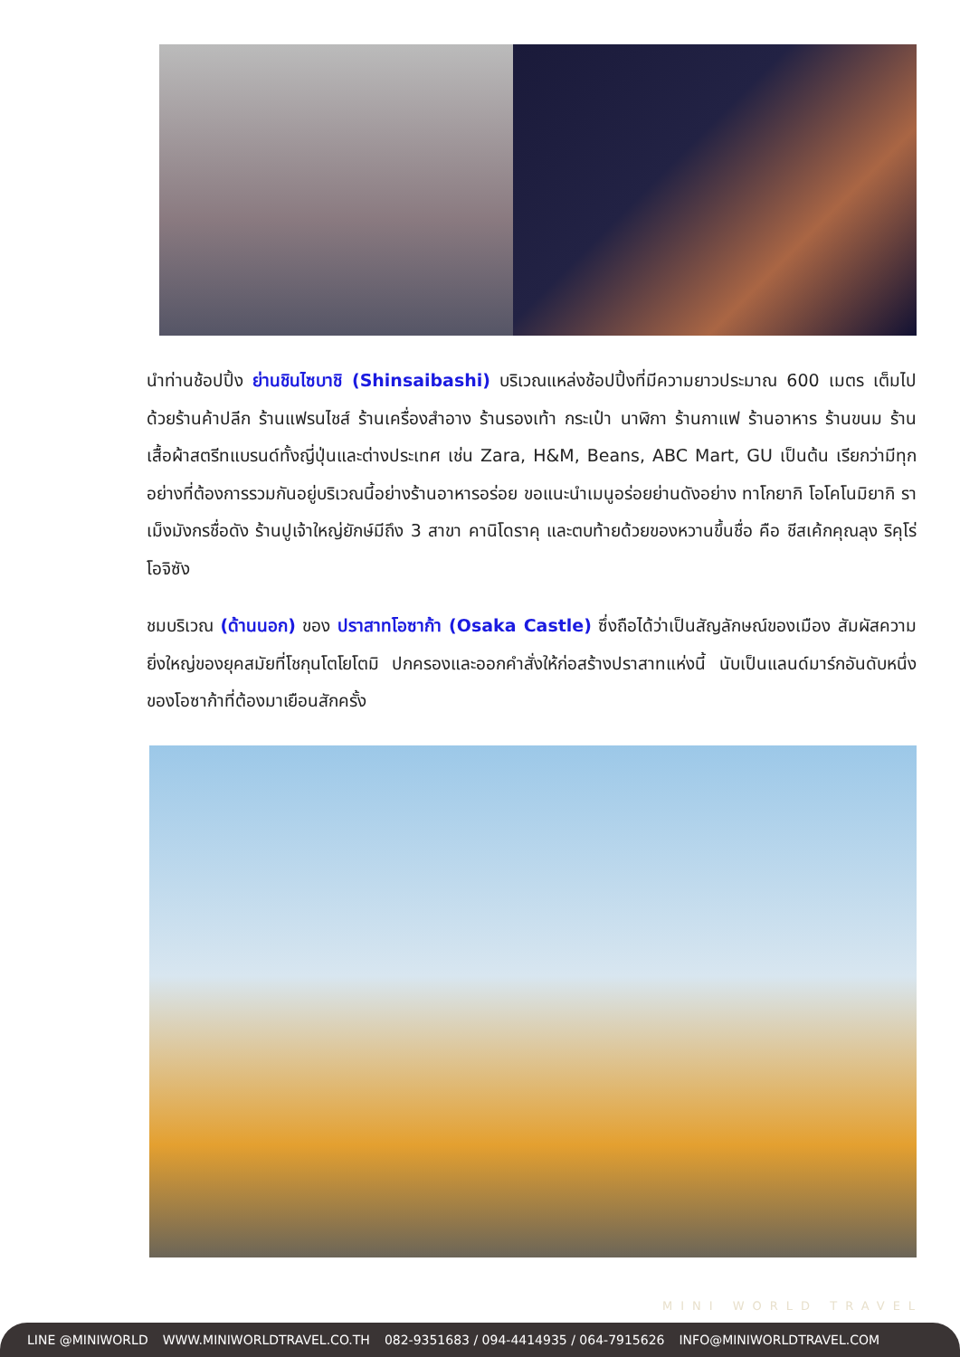นำท่านช้อปปิ้ง ย่านชินไซบาชิ (Shinsaibashi) บริเวณแหล่งช้อปปิ้งที่มีความยาวประมาณ 600 เมตร เต็มไปด้วยร้านค้าปลีก ร้านแฟรนไชส์ ร้านเครื่องสำอาง ร้านรองเท้า กระเป๋า นาฬิกา ร้านกาแฟ ร้านอาหาร ร้านขนม ร้านเสื้อผ้าสตรีทแบรนด์ทั้งญี่ปุ่นและต่างประเทศ เช่น Zara, H&M, Beans, ABC Mart, GU เป็นต้น เรียกว่ามีทุกอย่างที่ต้องการรวมกันอยู่บริเวณนี้อย่างร้านอาหารอร่อย ขอแนะนำเมนูอร่อยย่านดังอย่าง ทาโกยากิ โอโคโนมิยากิ ราเม็งมังกรชื่อดัง ร้านปูเจ้าใหญ่ยักษ์มีถึง 3 สาขา คานิโดราคุ และตบท้ายด้วยของหวานขึ้นชื่อ คือ ชีสเค้กคุณลุง ริคุโร่โอจิซัง
ชมบริเวณ (ด้านนอก) ของ ปราสาทโอซาก้า (Osaka Castle) ซึ่งถือได้ว่าเป็นสัญลักษณ์ของเมือง สัมผัสความยิ่งใหญ่ของยุคสมัยที่โชกุนโตโยโตมิ ปกครองและออกคำสั่งให้ก่อสร้างปราสาทแห่งนี้ นับเป็นแลนด์มาร์กอันดับหนึ่งของโอซาก้าที่ต้องมาเยือนสักครั้ง
MINI WORLD TRAVEL
LINE @MINIWORLD WWW.MINIWORLDTRAVEL.CO.TH 082-9351683 / 094-4414935 / 064-7915626 INFO@MINIWORLDTRAVEL.COM